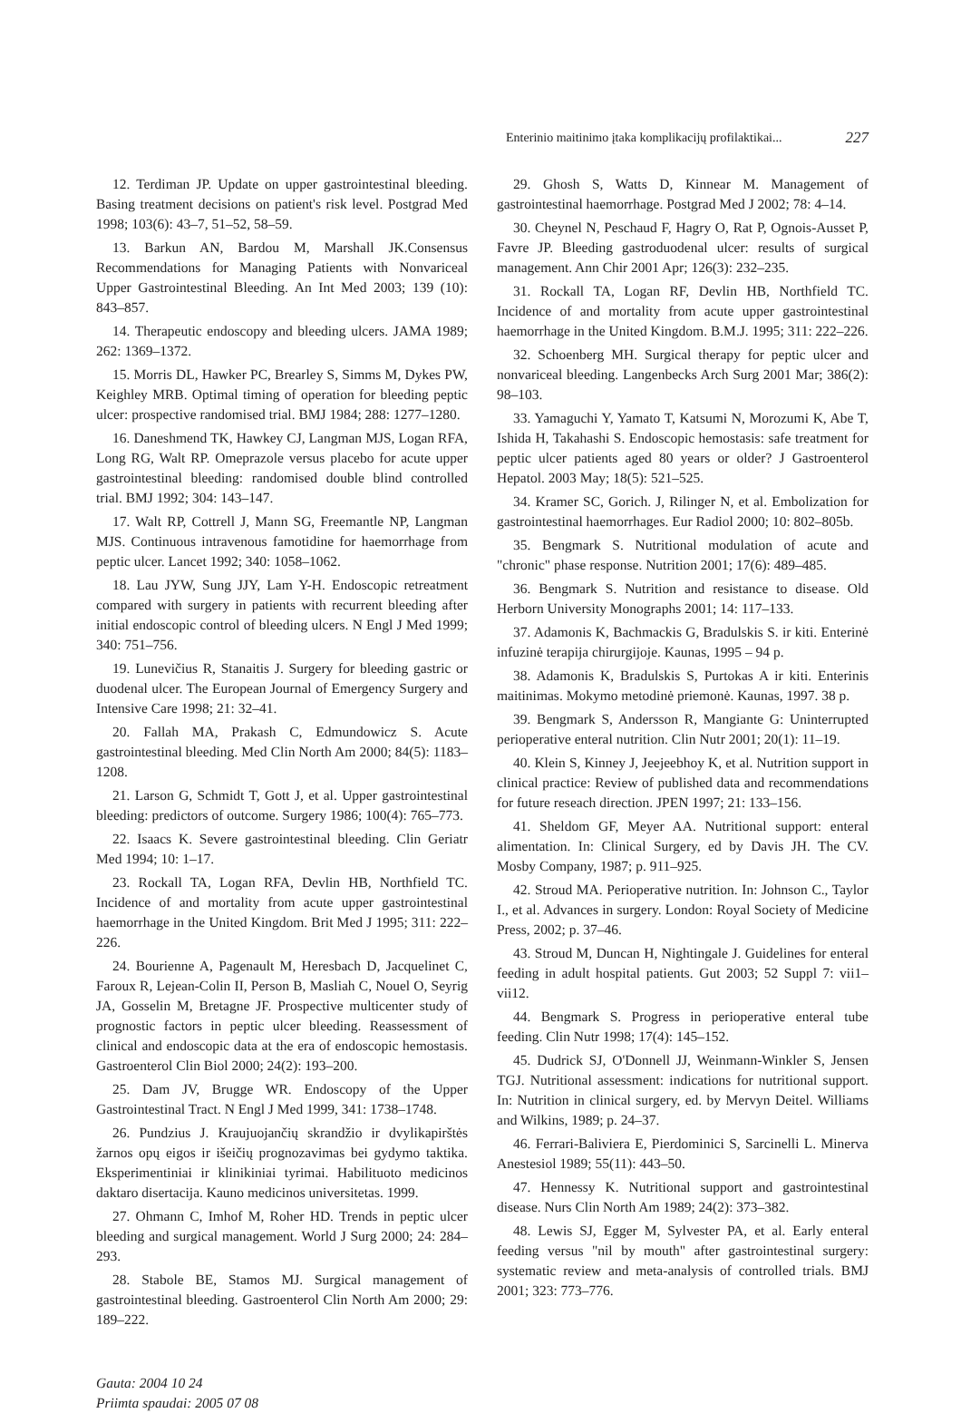Enterinio maitinimo įtaka komplikacijų profilaktikai... 227
12. Terdiman JP. Update on upper gastrointestinal bleeding. Basing treatment decisions on patient's risk level. Postgrad Med 1998; 103(6): 43–7, 51–52, 58–59.
13. Barkun AN, Bardou M, Marshall JK.Consensus Recommendations for Managing Patients with Nonvariceal Upper Gastrointestinal Bleeding. An Int Med 2003; 139 (10): 843–857.
14. Therapeutic endoscopy and bleeding ulcers. JAMA 1989; 262: 1369–1372.
15. Morris DL, Hawker PC, Brearley S, Simms M, Dykes PW, Keighley MRB. Optimal timing of operation for bleeding peptic ulcer: prospective randomised trial. BMJ 1984; 288: 1277–1280.
16. Daneshmend TK, Hawkey CJ, Langman MJS, Logan RFA, Long RG, Walt RP. Omeprazole versus placebo for acute upper gastrointestinal bleeding: randomised double blind controlled trial. BMJ 1992; 304: 143–147.
17. Walt RP, Cottrell J, Mann SG, Freemantle NP, Langman MJS. Continuous intravenous famotidine for haemorrhage from peptic ulcer. Lancet 1992; 340: 1058–1062.
18. Lau JYW, Sung JJY, Lam Y-H. Endoscopic retreatment compared with surgery in patients with recurrent bleeding after initial endoscopic control of bleeding ulcers. N Engl J Med 1999; 340: 751–756.
19. Lunevičius R, Stanaitis J. Surgery for bleeding gastric or duodenal ulcer. The European Journal of Emergency Surgery and Intensive Care 1998; 21: 32–41.
20. Fallah MA, Prakash C, Edmundowicz S. Acute gastrointestinal bleeding. Med Clin North Am 2000; 84(5): 1183–1208.
21. Larson G, Schmidt T, Gott J, et al. Upper gastrointestinal bleeding: predictors of outcome. Surgery 1986; 100(4): 765–773.
22. Isaacs K. Severe gastrointestinal bleeding. Clin Geriatr Med 1994; 10: 1–17.
23. Rockall TA, Logan RFA, Devlin HB, Northfield TC. Incidence of and mortality from acute upper gastrointestinal haemorrhage in the United Kingdom. Brit Med J 1995; 311: 222–226.
24. Bourienne A, Pagenault M, Heresbach D, Jacquelinet C, Faroux R, Lejean-Colin II, Person B, Masliah C, Nouel O, Seyrig JA, Gosselin M, Bretagne JF. Prospective multicenter study of prognostic factors in peptic ulcer bleeding. Reassessment of clinical and endoscopic data at the era of endoscopic hemostasis. Gastroenterol Clin Biol 2000; 24(2): 193–200.
25. Dam JV, Brugge WR. Endoscopy of the Upper Gastrointestinal Tract. N Engl J Med 1999, 341: 1738–1748.
26. Pundzius J. Kraujuojančių skrandžio ir dvylikapirštės žarnos opų eigos ir išeičių prognozavimas bei gydymo taktika. Eksperimentiniai ir klinikiniai tyrimai. Habilituoto medicinos daktaro disertacija. Kauno medicinos universitetas. 1999.
27. Ohmann C, Imhof M, Roher HD. Trends in peptic ulcer bleeding and surgical management. World J Surg 2000; 24: 284–293.
28. Stabole BE, Stamos MJ. Surgical management of gastrointestinal bleeding. Gastroenterol Clin North Am 2000; 29: 189–222.
Gauta: 2004 10 24
Priimta spaudai: 2005 07 08
29. Ghosh S, Watts D, Kinnear M. Management of gastrointestinal haemorrhage. Postgrad Med J 2002; 78: 4–14.
30. Cheynel N, Peschaud F, Hagry O, Rat P, Ognois-Ausset P, Favre JP. Bleeding gastroduodenal ulcer: results of surgical management. Ann Chir 2001 Apr; 126(3): 232–235.
31. Rockall TA, Logan RF, Devlin HB, Northfield TC. Incidence of and mortality from acute upper gastrointestinal haemorrhage in the United Kingdom. B.M.J. 1995; 311: 222–226.
32. Schoenberg MH. Surgical therapy for peptic ulcer and nonvariceal bleeding. Langenbecks Arch Surg 2001 Mar; 386(2): 98–103.
33. Yamaguchi Y, Yamato T, Katsumi N, Morozumi K, Abe T, Ishida H, Takahashi S. Endoscopic hemostasis: safe treatment for peptic ulcer patients aged 80 years or older? J Gastroenterol Hepatol. 2003 May; 18(5): 521–525.
34. Kramer SC, Gorich. J, Rilinger N, et al. Embolization for gastrointestinal haemorrhages. Eur Radiol 2000; 10: 802–805b.
35. Bengmark S. Nutritional modulation of acute and "chronic" phase response. Nutrition 2001; 17(6): 489–485.
36. Bengmark S. Nutrition and resistance to disease. Old Herborn University Monographs 2001; 14: 117–133.
37. Adamonis K, Bachmackis G, Bradulskis S. ir kiti. Enterinė infuzinė terapija chirurgijoje. Kaunas, 1995 – 94 p.
38. Adamonis K, Bradulskis S, Purtokas A ir kiti. Enterinis maitinimas. Mokymo metodinė priemonė. Kaunas, 1997. 38 p.
39. Bengmark S, Andersson R, Mangiante G: Uninterrupted perioperative enteral nutrition. Clin Nutr 2001; 20(1): 11–19.
40. Klein S, Kinney J, Jeejeebhoy K, et al. Nutrition support in clinical practice: Review of published data and recommendations for future reseach direction. JPEN 1997; 21: 133–156.
41. Sheldom GF, Meyer AA. Nutritional support: enteral alimentation. In: Clinical Surgery, ed by Davis JH. The CV. Mosby Company, 1987; p. 911–925.
42. Stroud MA. Perioperative nutrition. In: Johnson C., Taylor I., et al. Advances in surgery. London: Royal Society of Medicine Press, 2002; p. 37–46.
43. Stroud M, Duncan H, Nightingale J. Guidelines for enteral feeding in adult hospital patients. Gut 2003; 52 Suppl 7: vii1–vii12.
44. Bengmark S. Progress in perioperative enteral tube feeding. Clin Nutr 1998; 17(4): 145–152.
45. Dudrick SJ, O'Donnell JJ, Weinmann-Winkler S, Jensen TGJ. Nutritional assessment: indications for nutritional support. In: Nutrition in clinical surgery, ed. by Mervyn Deitel. Williams and Wilkins, 1989; p. 24–37.
46. Ferrari-Baliviera E, Pierdominici S, Sarcinelli L. Minerva Anestesiol 1989; 55(11): 443–50.
47. Hennessy K. Nutritional support and gastrointestinal disease. Nurs Clin North Am 1989; 24(2): 373–382.
48. Lewis SJ, Egger M, Sylvester PA, et al. Early enteral feeding versus "nil by mouth" after gastrointestinal surgery: systematic review and meta-analysis of controlled trials. BMJ 2001; 323: 773–776.